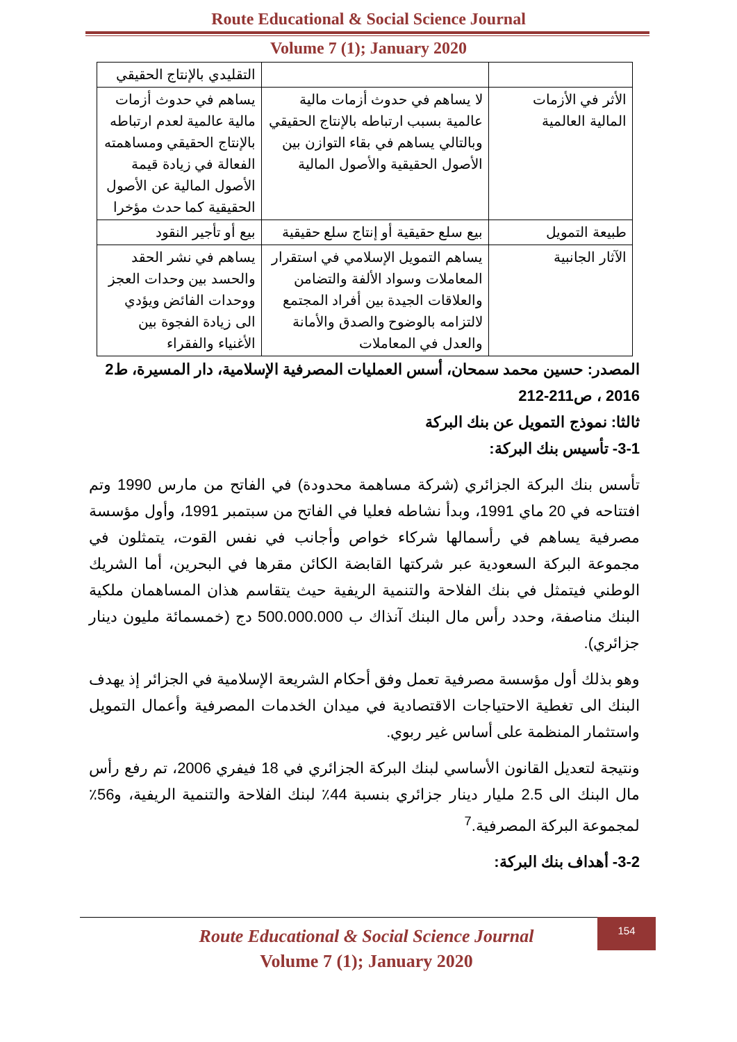Route Educational & Social Science Journal
Volume 7 (1); January 2020
| | | التقليدي بالإنتاج الحقيقي |
| الأثر في الأزمات المالية العالمية | لا يساهم في حدوث أزمات مالية عالمية بسبب ارتباطه بالإنتاج الحقيقي وبالتالي يساهم في بقاء التوازن بين الأصول الحقيقية والأصول المالية | يساهم في حدوث أزمات مالية عالمية لعدم ارتباطه بالإنتاج الحقيقي ومساهمته الفعالة في زيادة قيمة الأصول المالية عن الأصول الحقيقية كما حدث مؤخرا |
| طبيعة التمويل | بيع سلع حقيقية أو إنتاج سلع حقيقية | بيع أو تأجير النقود |
| الآثار الجانبية | يساهم التمويل الإسلامي في استقرار المعاملات وسواد الألفة والتضامن والعلاقات الجيدة بين أفراد المجتمع لالتزامه بالوضوح والصدق والأمانة والعدل في المعاملات | يساهم في نشر الحقد والحسد بين وحدات العجز ووحدات الفائض ويؤدي الى زيادة الفجوة بين الأغنياء والفقراء |
المصدر: حسين محمد سمحان، أسس العمليات المصرفية الإسلامية، دار المسيرة، ط2
2016 ، ص211-212
ثالثا: نموذج التمويل عن بنك البركة
3-1- تأسيس بنك البركة:
تأسس بنك البركة الجزائري (شركة مساهمة محدودة) في الفاتح من مارس 1990 وتم افتتاحه في 20 ماي 1991، وبدأ نشاطه فعليا في الفاتح من سبتمبر 1991، وأول مؤسسة مصرفية يساهم في رأسمالها شركاء خواص وأجانب في نفس القوت، يتمثلون في مجموعة البركة السعودية عبر شركتها القابضة الكائن مقرها في البحرين، أما الشريك الوطني فيتمثل في بنك الفلاحة والتنمية الريفية حيث يتقاسم هذان المساهمان ملكية البنك مناصفة، وحدد رأس مال البنك آنذاك ب 500.000.000 دج (خمسمائة مليون دينار جزائري).
وهو بذلك أول مؤسسة مصرفية تعمل وفق أحكام الشريعة الإسلامية في الجزائر إذ يهدف البنك الى تغطية الاحتياجات الاقتصادية في ميدان الخدمات المصرفية وأعمال التمويل واستثمار المنظمة على أساس غير ربوي.
ونتيجة لتعديل القانون الأساسي لبنك البركة الجزائري في 18 فيفري 2006، تم رفع رأس مال البنك الى 2.5 مليار دينار جزائري بنسبة 44٪ لبنك الفلاحة والتنمية الريفية، و56٪ لمجموعة البركة المصرفية.<sup>7</sup>
3-2- أهداف بنك البركة:
Route Educational & Social Science Journal
Volume 7 (1); January 2020
154